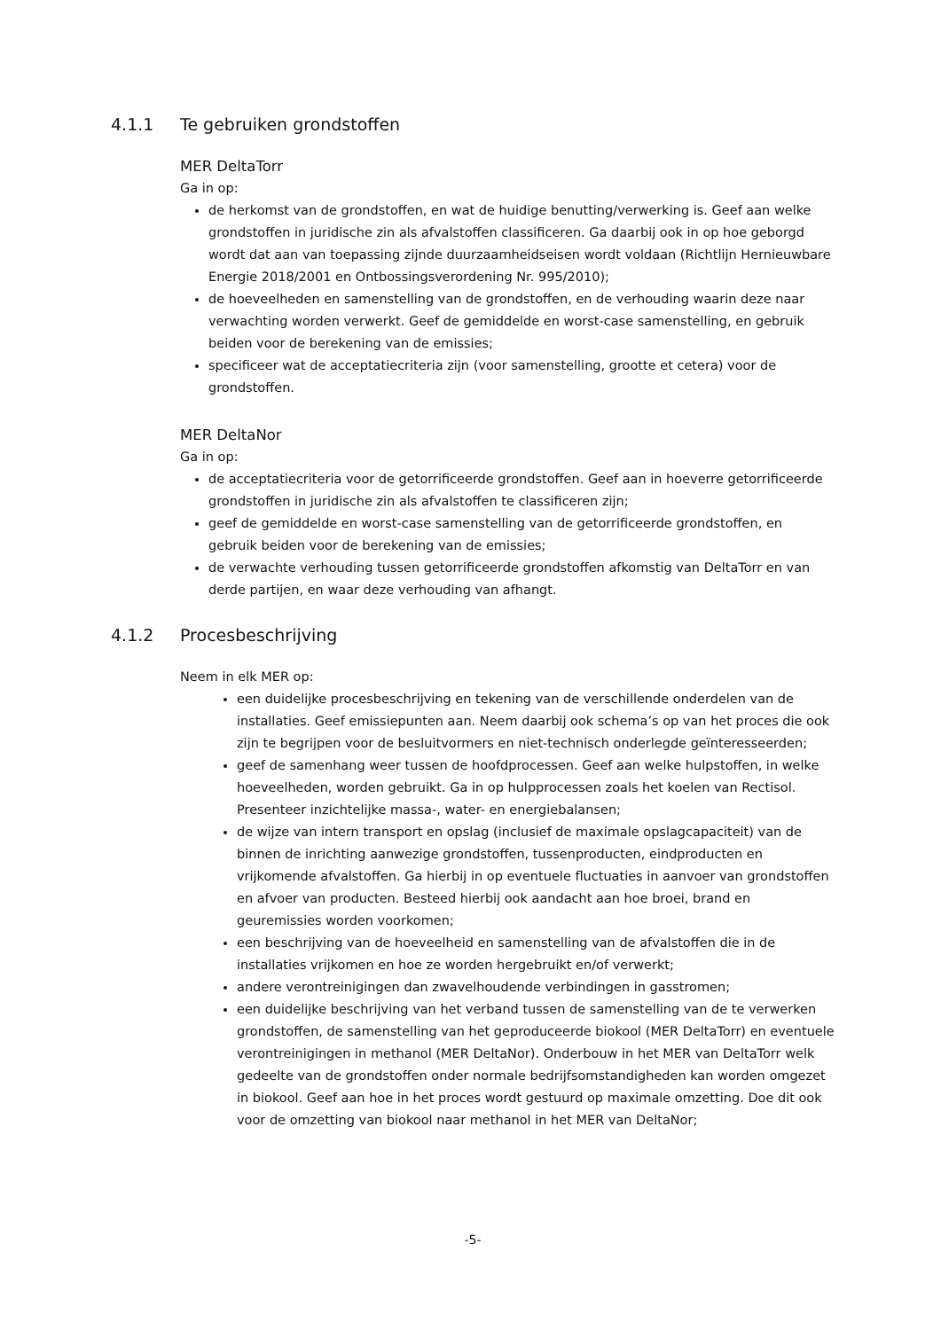4.1.1 Te gebruiken grondstoffen
MER DeltaTorr
Ga in op:
de herkomst van de grondstoffen, en wat de huidige benutting/verwerking is. Geef aan welke grondstoffen in juridische zin als afvalstoffen classificeren. Ga daarbij ook in op hoe geborgd wordt dat aan van toepassing zijnde duurzaamheidseisen wordt voldaan (Richtlijn Hernieuwbare Energie 2018/2001 en Ontbossingsverordening Nr. 995/2010);
de hoeveelheden en samenstelling van de grondstoffen, en de verhouding waarin deze naar verwachting worden verwerkt. Geef de gemiddelde en worst-case samenstelling, en gebruik beiden voor de berekening van de emissies;
specificeer wat de acceptatiecriteria zijn (voor samenstelling, grootte et cetera) voor de grondstoffen.
MER DeltaNor
Ga in op:
de acceptatiecriteria voor de getorrificeerde grondstoffen. Geef aan in hoeverre getorrificeerde grondstoffen in juridische zin als afvalstoffen te classificeren zijn;
geef de gemiddelde en worst-case samenstelling van de getorrificeerde grondstoffen, en gebruik beiden voor de berekening van de emissies;
de verwachte verhouding tussen getorrificeerde grondstoffen afkomstig van DeltaTorr en van derde partijen, en waar deze verhouding van afhangt.
4.1.2 Procesbeschrijving
Neem in elk MER op:
een duidelijke procesbeschrijving en tekening van de verschillende onderdelen van de installaties. Geef emissiepunten aan. Neem daarbij ook schema’s op van het proces die ook zijn te begrijpen voor de besluitvormers en niet-technisch onderlegde geïnteresseerden;
geef de samenhang weer tussen de hoofdprocessen. Geef aan welke hulpstoffen, in welke hoeveelheden, worden gebruikt. Ga in op hulpprocessen zoals het koelen van Rectisol. Presenteer inzichtelijke massa-, water- en energiebalansen;
de wijze van intern transport en opslag (inclusief de maximale opslagcapaciteit) van de binnen de inrichting aanwezige grondstoffen, tussenproducten, eindproducten en vrijkomende afvalstoffen. Ga hierbij in op eventuele fluctuaties in aanvoer van grondstoffen en afvoer van producten. Besteed hierbij ook aandacht aan hoe broei, brand en geuremissies worden voorkomen;
een beschrijving van de hoeveelheid en samenstelling van de afvalstoffen die in de installaties vrijkomen en hoe ze worden hergebruikt en/of verwerkt;
andere verontreinigingen dan zwavelhoudende verbindingen in gasstromen;
een duidelijke beschrijving van het verband tussen de samenstelling van de te verwerken grondstoffen, de samenstelling van het geproduceerde biokool (MER DeltaTorr) en eventuele verontreinigingen in methanol (MER DeltaNor). Onderbouw in het MER van DeltaTorr welk gedeelte van de grondstoffen onder normale bedrijfsomstandigheden kan worden omgezet in biokool. Geef aan hoe in het proces wordt gestuurd op maximale omzetting. Doe dit ook voor de omzetting van biokool naar methanol in het MER van DeltaNor;
-5-